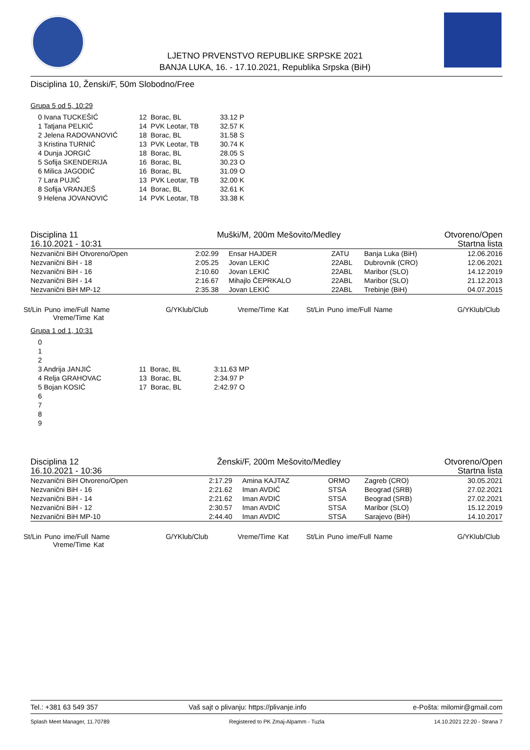LJETNO PRVENSTVO REPUBLIKE SRPSKE 2021
BANJA LUKA, 16. - 17.10.2021, Republika Srpska (BiH)
Disciplina 10, Ženski/F, 50m Slobodno/Free
Grupa 5 od 5, 10:29
| 0 Ivana TUCKEŠIĆ | 12 Borac, BL | 33.12 P |
| 1 Tatjana PELKIĆ | 14 PVK Leotar, TB | 32.57 K |
| 2 Jelena RADOVANOVIĆ | 18 Borac, BL | 31.58 S |
| 3 Kristina TURNIĆ | 13 PVK Leotar, TB | 30.74 K |
| 4 Dunja JORGIĆ | 18 Borac, BL | 28.05 S |
| 5 Sofija SKENDERIJA | 16 Borac, BL | 30.23 O |
| 6 Milica JAGODIĆ | 16 Borac, BL | 31.09 O |
| 7 Lara PUJIĆ | 13 PVK Leotar, TB | 32.00 K |
| 8 Sofija VRANJEŠ | 14 Borac, BL | 32.61 K |
| 9 Helena JOVANOVIĆ | 14 PVK Leotar, TB | 33.38 K |
| Disciplina 11 | Muški/M, 200m Mešovito/Medley | Otvoreno/Open |
| 16.10.2021 - 10:31 | | Startna lista |
| Nezvanični BiH Otvoreno/Open | 2:02.99 | Ensar HAJDER | ZATU | Banja Luka (BiH) | 12.06.2016 |
| Nezvanični BiH - 18 | 2:05.25 | Jovan LEKIĆ | 22ABL | Dubrovnik (CRO) | 12.06.2021 |
| Nezvanični BiH - 16 | 2:10.60 | Jovan LEKIĆ | 22ABL | Maribor (SLO) | 14.12.2019 |
| Nezvanični BiH - 14 | 2:16.67 | Mihajlo ČEPRKALO | 22ABL | Maribor (SLO) | 21.12.2013 |
| Nezvanični BiH MP-12 | 2:35.38 | Jovan LEKIĆ | 22ABL | Trebinje (BiH) | 04.07.2015 |
St/Lin Puno ime/Full Name G/YKlub/Club Vreme/Time Kat St/Lin Puno ime/Full Name G/YKlub/Club Vreme/Time Kat
Grupa 1 od 1, 10:31
| 0 | | |
| 1 | | |
| 2 | | |
| 3 Andrija JANJIĆ | 11 Borac, BL | 3:11.63 MP |
| 4 Relja GRAHOVAC | 13 Borac, BL | 2:34.97 P |
| 5 Bojan KOSIĆ | 17 Borac, BL | 2:42.97 O |
| 6 | | |
| 7 | | |
| 8 | | |
| 9 | | |
| Disciplina 12 | Ženski/F, 200m Mešovito/Medley | Otvoreno/Open |
| 16.10.2021 - 10:36 | | Startna lista |
| Nezvanični BiH Otvoreno/Open | 2:17.29 | Amina KAJTAZ | ORMO | Zagreb (CRO) | 30.05.2021 |
| Nezvanični BiH - 16 | 2:21.62 | Iman AVDIĆ | STSA | Beograd (SRB) | 27.02.2021 |
| Nezvanični BiH - 14 | 2:21.62 | Iman AVDIĆ | STSA | Beograd (SRB) | 27.02.2021 |
| Nezvanični BiH - 12 | 2:30.57 | Iman AVDIĆ | STSA | Maribor (SLO) | 15.12.2019 |
| Nezvanični BiH MP-10 | 2:44.40 | Iman AVDIĆ | STSA | Sarajevo (BiH) | 14.10.2017 |
St/Lin Puno ime/Full Name G/YKlub/Club Vreme/Time Kat St/Lin Puno ime/Full Name G/YKlub/Club Vreme/Time Kat
| Tel.: +381 63 549 357 | Vaš sajt o plivanju: https://plivanje.info | e-Pošta: milomir@gmail.com |
| Splash Meet Manager, 11.70789 | Registered to PK Zmaj-Alpamm - Tuzla | 14.10.2021 22:20 - Strana 7 |